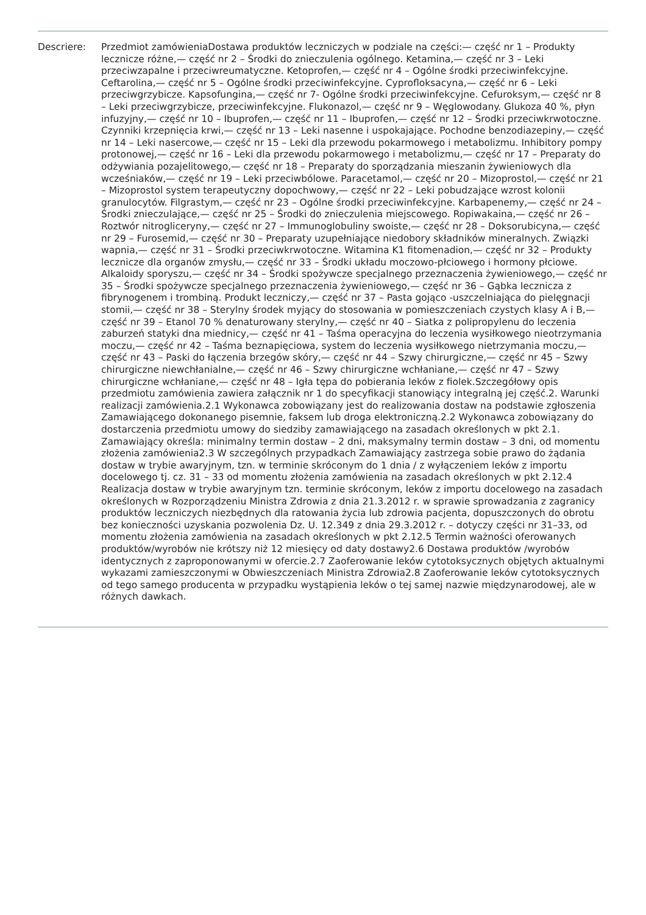Descriere: Przedmiot zamówieniaDostawa produktów leczniczych w podziale na części:— część nr 1 – Produkty lecznicze różne,— część nr 2 – Środki do znieczulenia ogólnego. Ketamina,— część nr 3 – Leki przeciwzapalne i przeciwreumatyczne. Ketoprofen,— część nr 4 – Ogólne środki przeciwinfekcyjne. Ceftarolina,— część nr 5 – Ogólne środki przeciwinfekcyjne. Cyprofloksacyna,— część nr 6 – Leki przeciwgrzybicze. Kapsofungina,— część nr 7- Ogólne środki przeciwinfekcyjne. Cefuroksym,— część nr 8 – Leki przeciwgrzybicze, przeciwinfekcyjne. Flukonazol,— część nr 9 – Węglowodany. Glukoza 40 %, płyn infuzyjny,— część nr 10 – Ibuprofen,— część nr 11 – Ibuprofen,— część nr 12 – Środki przeciwkrwotoczne. Czynniki krzepnięcia krwi,— część nr 13 – Leki nasenne i uspokajające. Pochodne benzodiazepiny,— część nr 14 – Leki nasercowe,— część nr 15 – Leki dla przewodu pokarmowego i metabolizmu. Inhibitory pompy protonowej,— część nr 16 – Leki dla przewodu pokarmowego i metabolizmu,— część nr 17 – Preparaty do odżywiania pozajelitowego,— część nr 18 – Preparaty do sporządzania mieszanin żywieniowych dla wcześniaków,— część nr 19 – Leki przeciwbólowe. Paracetamol,— część nr 20 – Mizoprostol,— część nr 21 – Mizoprostol system terapeutyczny dopochwowy,— część nr 22 – Leki pobudzające wzrost kolonii granulocytów. Filgrastym,— część nr 23 – Ogólne środki przeciwinfekcyjne. Karbapenemy,— część nr 24 – Środki znieczulające,— część nr 25 – Środki do znieczulenia miejscowego. Ropiwakaina,— część nr 26 – Roztwór nitrogliceryny,— część nr 27 – Immunoglobuliny swoiste,— część nr 28 – Doksorubicyna,— część nr 29 – Furosemid,— część nr 30 – Preparaty uzupełniające niedobory składników mineralnych. Związki wapnia,— część nr 31 – Środki przeciwkrwotoczne. Witamina K1 fitomenadion,— część nr 32 – Produkty lecznicze dla organów zmysłu,— część nr 33 – Środki układu moczowo-płciowego i hormony płciowe. Alkaloidy sporyszu,— część nr 34 – Środki spożywcze specjalnego przeznaczenia żywieniowego,— część nr 35 – Środki spożywcze specjalnego przeznaczenia żywieniowego,— część nr 36 – Gąbka lecznicza z fibrynogenem i trombiną. Produkt leczniczy,— część nr 37 – Pasta gojąco -uszczelniająca do pielęgnacji stomii,— część nr 38 – Sterylny środek myjący do stosowania w pomieszczeniach czystych klasy A i B,— część nr 39 – Etanol 70 % denaturowany sterylny,— część nr 40 – Siatka z polipropylenu do leczenia zaburzeń statyki dna miednicy,— część nr 41 – Taśma operacyjna do leczenia wysiłkowego nieotrzymania moczu,— część nr 42 – Taśma beznapięciowa, system do leczenia wysiłkowego nietrzymania moczu,— część nr 43 – Paski do łączenia brzegów skóry,— część nr 44 – Szwy chirurgiczne,— część nr 45 – Szwy chirurgiczne niewchłanialne,— część nr 46 – Szwy chirurgiczne wchłaniane,— część nr 47 – Szwy chirurgiczne wchłaniane,— część nr 48 – Igła tępa do pobierania leków z fiolek.Szczegółowy opis przedmiotu zamówienia zawiera załącznik nr 1 do specyfikacji stanowiący integralną jej część.2. Warunki realizacji zamówienia.2.1 Wykonawca zobowiązany jest do realizowania dostaw na podstawie zgłoszenia Zamawiającego dokonanego pisemnie, faksem lub droga elektroniczną.2.2 Wykonawca zobowiązany do dostarczenia przedmiotu umowy do siedziby zamawiającego na zasadach określonych w pkt 2.1. Zamawiający określa: minimalny termin dostaw – 2 dni, maksymalny termin dostaw – 3 dni, od momentu złożenia zamówienia2.3 W szczególnych przypadkach Zamawiający zastrzega sobie prawo do żądania dostaw w trybie awaryjnym, tzn. w terminie skróconym do 1 dnia / z wyłączeniem leków z importu docelowego tj. cz. 31 – 33 od momentu złożenia zamówienia na zasadach określonych w pkt 2.12.4 Realizacja dostaw w trybie awaryjnym tzn. terminie skróconym, leków z importu docelowego na zasadach określonych w Rozporządzeniu Ministra Zdrowia z dnia 21.3.2012 r. w sprawie sprowadzania z zagranicy produktów leczniczych niezbędnych dla ratowania życia lub zdrowia pacjenta, dopuszczonych do obrotu bez konieczności uzyskania pozwolenia Dz. U. 12.349 z dnia 29.3.2012 r. – dotyczy części nr 31–33, od momentu złożenia zamówienia na zasadach określonych w pkt 2.12.5 Termin ważności oferowanych produktów/wyrobów nie krótszy niż 12 miesięcy od daty dostawy2.6 Dostawa produktów /wyrobów identycznych z zaproponowanymi w ofercie.2.7 Zaoferowanie leków cytotoksycznych objętych aktualnymi wykazami zamieszczonymi w Obwieszczeniach Ministra Zdrowia2.8 Zaoferowanie leków cytotoksycznych od tego samego producenta w przypadku wystąpienia leków o tej samej nazwie międzynarodowej, ale w różnych dawkach.